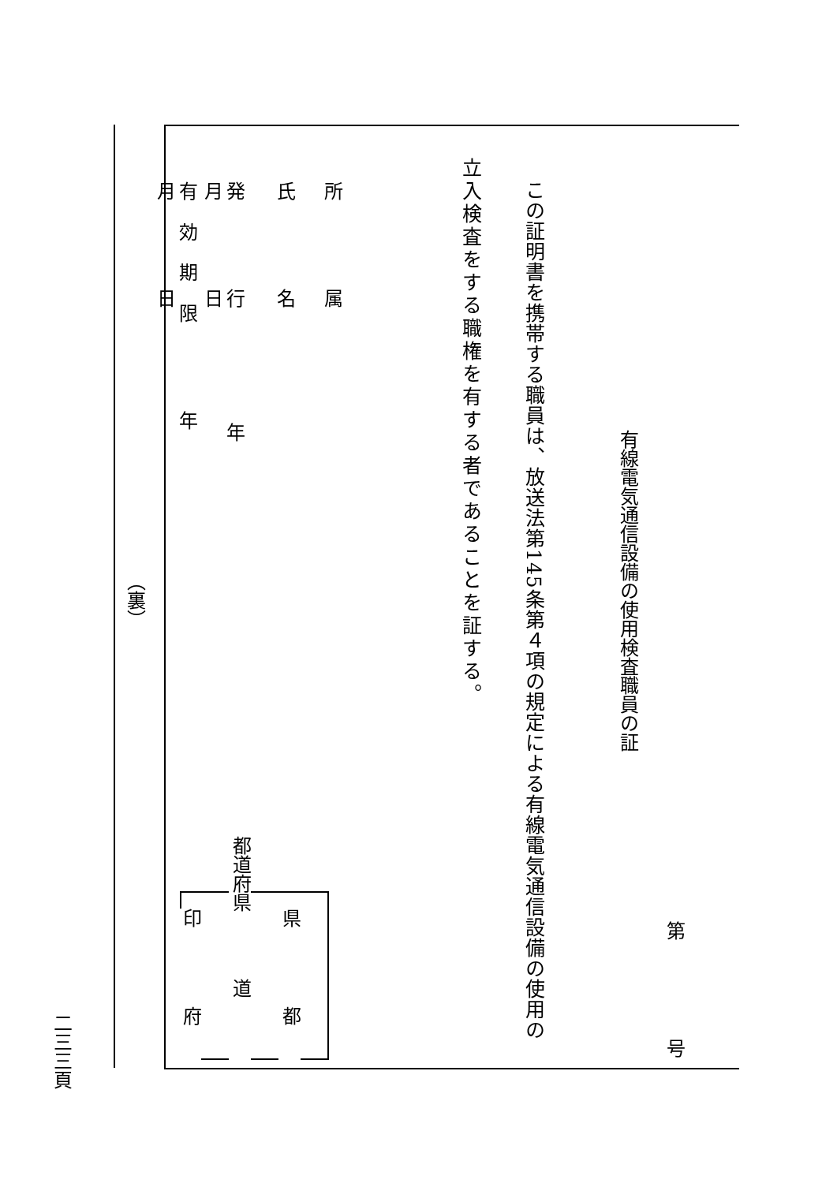第号
有線電気通信設備の使用検査職員の証
この証明書を携帯する職員は、放送法第145条第４項の規定による有線電気通信設備の使用の
立入検査をする職権を有する者であることを証する。
県都
都道府県道
印府
所　　　属
氏　　　名
発　　　行　　　　年　　　月　　　日
有 効 期 限　　　年　　　月　　　日
（裏）
二三三頁